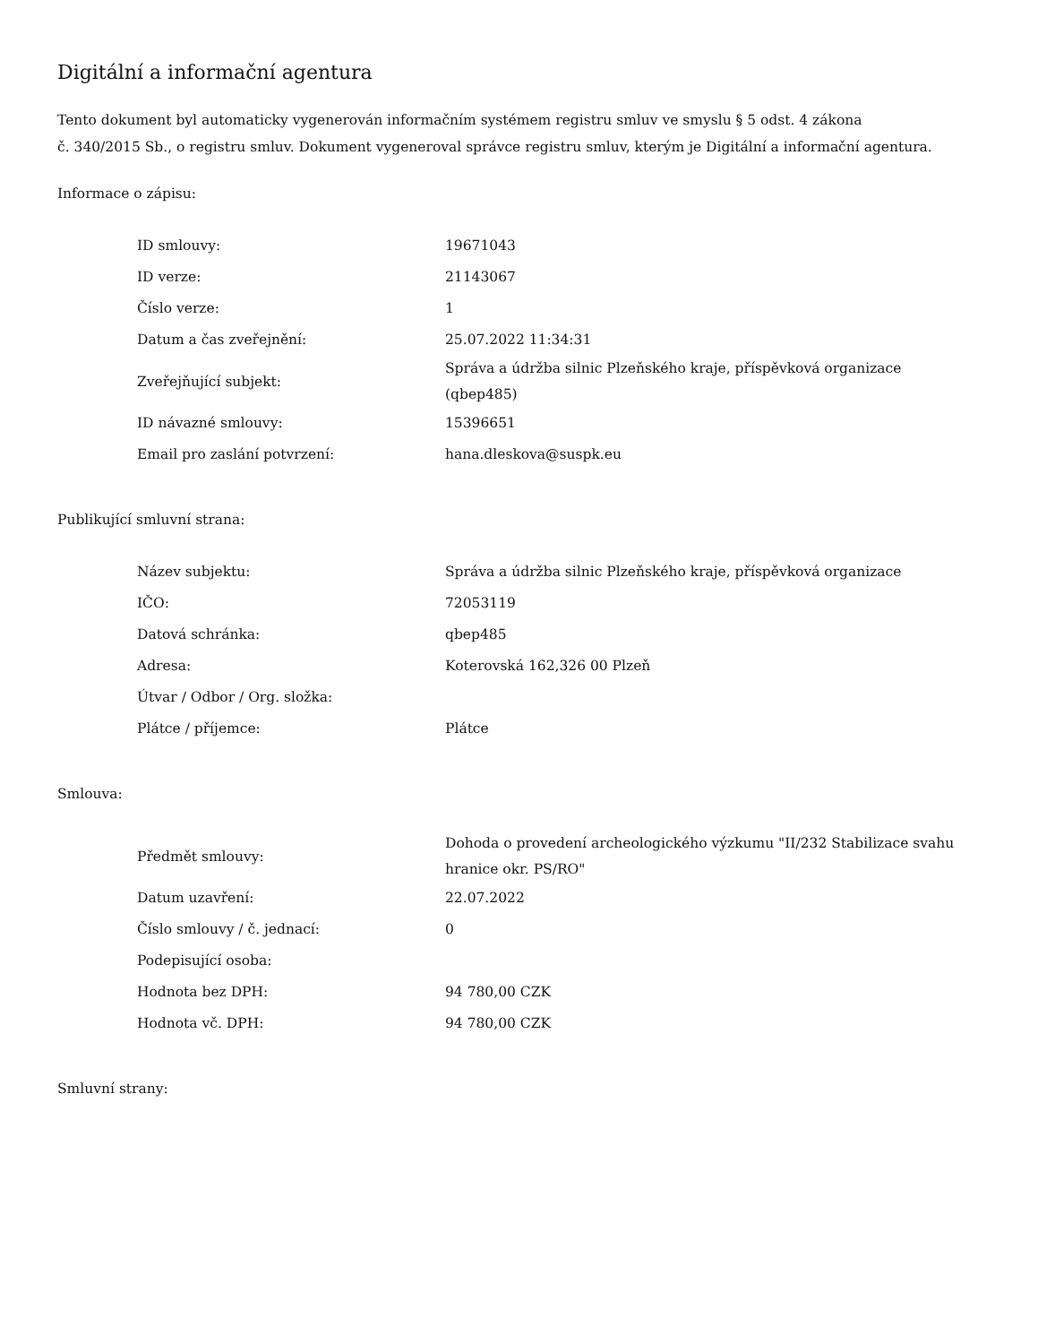Digitální a informační agentura
Tento dokument byl automaticky vygenerován informačním systémem registru smluv ve smyslu § 5 odst. 4 zákona
č. 340/2015 Sb., o registru smluv. Dokument vygeneroval správce registru smluv, kterým je Digitální a informační agentura.
Informace o zápisu:
| ID smlouvy: | 19671043 |
| ID verze: | 21143067 |
| Číslo verze: | 1 |
| Datum a čas zveřejnění: | 25.07.2022 11:34:31 |
| Zveřejňující subjekt: | Správa a údržba silnic Plzeňského kraje, příspěvková organizace (qbep485) |
| ID návazné smlouvy: | 15396651 |
| Email pro zaslání potvrzení: | hana.dleskova@suspk.eu |
Publikující smluvní strana:
| Název subjektu: | Správa a údržba silnic Plzeňského kraje, příspěvková organizace |
| IČO: | 72053119 |
| Datová schránka: | qbep485 |
| Adresa: | Koterovská 162,326 00 Plzeň |
| Útvar / Odbor / Org. složka: | |
| Plátce / příjemce: | Plátce |
Smlouva:
| Předmět smlouvy: | Dohoda o provedení archeologického výzkumu "II/232 Stabilizace svahu hranice okr. PS/RO" |
| Datum uzavření: | 22.07.2022 |
| Číslo smlouvy / č. jednací: | 0 |
| Podepisující osoba: | |
| Hodnota bez DPH: | 94 780,00 CZK |
| Hodnota vč. DPH: | 94 780,00 CZK |
Smluvní strany: